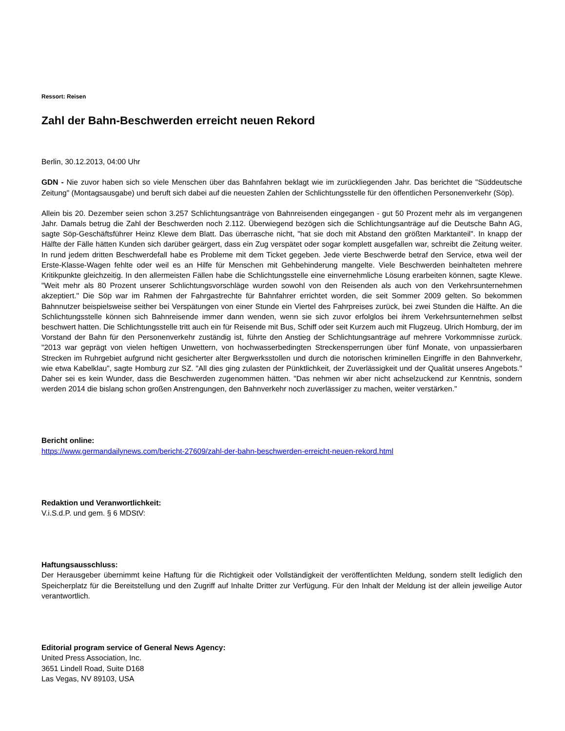Ressort: Reisen
Zahl der Bahn-Beschwerden erreicht neuen Rekord
Berlin, 30.12.2013, 04:00 Uhr
GDN - Nie zuvor haben sich so viele Menschen über das Bahnfahren beklagt wie im zurückliegenden Jahr. Das berichtet die "Süddeutsche Zeitung" (Montagsausgabe) und beruft sich dabei auf die neuesten Zahlen der Schlichtungsstelle für den öffentlichen Personenverkehr (Söp).
Allein bis 20. Dezember seien schon 3.257 Schlichtungsanträge von Bahnreisenden eingegangen - gut 50 Prozent mehr als im vergangenen Jahr. Damals betrug die Zahl der Beschwerden noch 2.112. Überwiegend bezögen sich die Schlichtungsanträge auf die Deutsche Bahn AG, sagte Söp-Geschäftsführer Heinz Klewe dem Blatt. Das überrasche nicht, "hat sie doch mit Abstand den größten Marktanteil". In knapp der Hälfte der Fälle hätten Kunden sich darüber geärgert, dass ein Zug verspätet oder sogar komplett ausgefallen war, schreibt die Zeitung weiter. In rund jedem dritten Beschwerdefall habe es Probleme mit dem Ticket gegeben. Jede vierte Beschwerde betraf den Service, etwa weil der Erste-Klasse-Wagen fehlte oder weil es an Hilfe für Menschen mit Gehbehinderung mangelte. Viele Beschwerden beinhalteten mehrere Kritikpunkte gleichzeitig. In den allermeisten Fällen habe die Schlichtungsstelle eine einvernehmliche Lösung erarbeiten können, sagte Klewe. "Weit mehr als 80 Prozent unserer Schlichtungsvorschläge wurden sowohl von den Reisenden als auch von den Verkehrsunternehmen akzeptiert." Die Söp war im Rahmen der Fahrgastrechte für Bahnfahrer errichtet worden, die seit Sommer 2009 gelten. So bekommen Bahnnutzer beispielsweise seither bei Verspätungen von einer Stunde ein Viertel des Fahrpreises zurück, bei zwei Stunden die Hälfte. An die Schlichtungsstelle können sich Bahnreisende immer dann wenden, wenn sie sich zuvor erfolglos bei ihrem Verkehrsunternehmen selbst beschwert hatten. Die Schlichtungsstelle tritt auch ein für Reisende mit Bus, Schiff oder seit Kurzem auch mit Flugzeug. Ulrich Homburg, der im Vorstand der Bahn für den Personenverkehr zuständig ist, führte den Anstieg der Schlichtungsanträge auf mehrere Vorkommnisse zurück. "2013 war geprägt von vielen heftigen Unwettern, von hochwasserbedingten Streckensperrungen über fünf Monate, von unpassierbaren Strecken im Ruhrgebiet aufgrund nicht gesicherter alter Bergwerksstollen und durch die notorischen kriminellen Eingriffe in den Bahnverkehr, wie etwa Kabelklau", sagte Homburg zur SZ. "All dies ging zulasten der Pünktlichkeit, der Zuverlässigkeit und der Qualität unseres Angebots." Daher sei es kein Wunder, dass die Beschwerden zugenommen hätten. "Das nehmen wir aber nicht achselzuckend zur Kenntnis, sondern werden 2014 die bislang schon großen Anstrengungen, den Bahnverkehr noch zuverlässiger zu machen, weiter verstärken."
Bericht online:
https://www.germandailynews.com/bericht-27609/zahl-der-bahn-beschwerden-erreicht-neuen-rekord.html
Redaktion und Veranwortlichkeit:
V.i.S.d.P. und gem. § 6 MDStV:
Haftungsausschluss:
Der Herausgeber übernimmt keine Haftung für die Richtigkeit oder Vollständigkeit der veröffentlichten Meldung, sondern stellt lediglich den Speicherplatz für die Bereitstellung und den Zugriff auf Inhalte Dritter zur Verfügung. Für den Inhalt der Meldung ist der allein jeweilige Autor verantwortlich.
Editorial program service of General News Agency:
United Press Association, Inc.
3651 Lindell Road, Suite D168
Las Vegas, NV 89103, USA